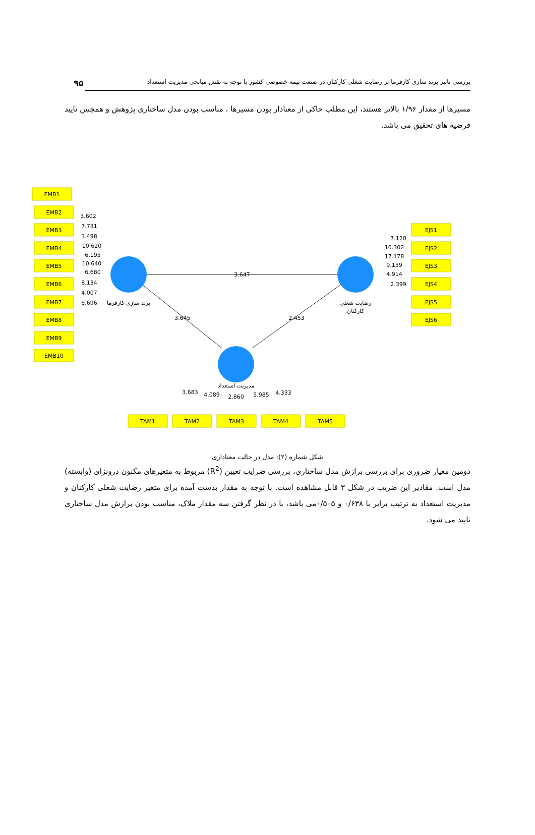بررسی تاثیر برند سازی کارفرما بر رضایت شغلی کارکنان در صنعت بیمه خصوصی کشور با توجه به نقش میانجی مدیریت استعداد ۹۵
مسیرها از مقدار ۱/۹۶ بالاتر هستند، این مطلب حاکی از معنادار بودن مسیرها ، مناسب بودن مدل ساختاری پژوهش و همچنین تایید فرضیه های تحقیق می باشد.
EMB1
EMB2
EMB3
EMB4
EMB5
EMB6
EMB7
EMB8
EMB9
EMB10
EJS1
EJS2
EJS3
EJS4
EJS5
EJS6
TAM1
TAM2
TAM3
TAM4
TAM5
3.647
3.645
2.453
برند سازی کارفرما
رضایت شغلی
کارکنان
مدیریت استعداد
3.602
7.731
3.498
10.620
6.195
10.640
6.680
8.134
4.007
5.696
7.120
10.302
17.178
9.159
4.914
2.399
3.683
4.089
2.860
5.985
4.333
شکل شماره (۲): مدل در حالت معناداری
دومین معیار ضروری برای بررسی برازش مدل ساختاری، بررسی ضرایب تعیین (R<sup>2</sup>) مربوط به متغیرهای مکنون درونزای (وابسته) مدل است. مقادیر این ضریب در شکل ۳ قابل مشاهده است. با توجه به مقدار بدست آمده برای متغیر رضایت شغلی کارکنان و مدیریت استعداد به ترتیب برابر با ۰/۶۳۸ و ۰/۵۰۵می باشد، با در نظر گرفتن سه مقدار ملاک، مناسب بودن برازش مدل ساختاری تایید می شود.